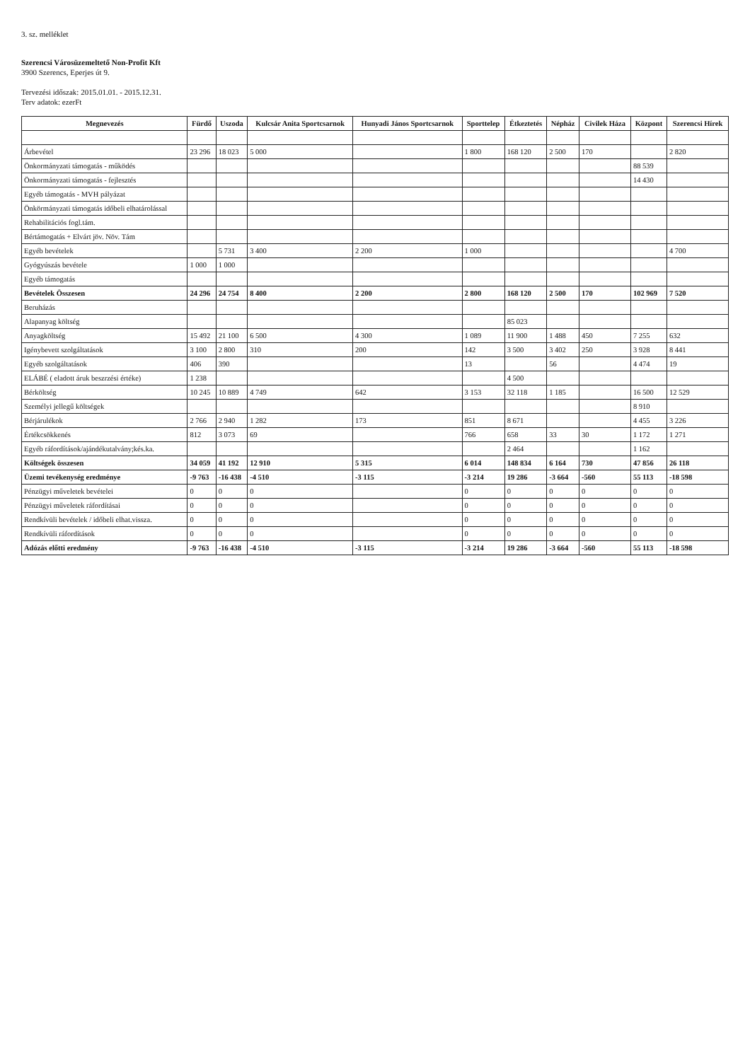3. sz. melléklet
Szerencsi Városüzemeltető Non-Profit Kft
3900 Szerencs, Eperjes út 9.
Tervezési időszak: 2015.01.01. - 2015.12.31.
Terv adatok: ezerFt
| Megnevezés | Fürdő | Uszoda | Kulcsár Anita Sportcsarnok | Hunyadi János Sportcsarnok | Sporttelep | Étkeztetés | Népház | Civilek Háza | Központ | Szerencsi Hírek |
| --- | --- | --- | --- | --- | --- | --- | --- | --- | --- | --- |
| Árbevétel | 23 296 | 18 023 | 5 000 | | 1 800 | 168 120 | 2 500 | 170 | | 2 820 |
| Önkormányzati támogatás - működés | | | | | | | | | 88 539 | |
| Önkormányzati támogatás - fejlesztés | | | | | | | | | 14 430 | |
| Egyéb támogatás - MVH pályázat | | | | | | | | | | |
| Önkörmányzati támogatás időbeli elhatárolással | | | | | | | | | | |
| Rehabilitációs fogl.tám. | | | | | | | | | | |
| Bértámogatás + Elvárt jöv. Növ. Tám | | | | | | | | | | |
| Egyéb bevételek | | 5 731 | 3 400 | 2 200 | 1 000 | | | | | 4 700 |
| Gyógyúszás bevétele | 1 000 | 1 000 | | | | | | | | |
| Egyéb támogatás | | | | | | | | | | |
| Bevételek Összesen | 24 296 | 24 754 | 8 400 | 2 200 | 2 800 | 168 120 | 2 500 | 170 | 102 969 | 7 520 |
| Beruházás | | | | | | | | | | |
| Alapanyag költség | | | | | | 85 023 | | | | |
| Anyagköltség | 15 492 | 21 100 | 6 500 | 4 300 | 1 089 | 11 900 | 1 488 | 450 | 7 255 | 632 |
| Igénybevett szolgáltatások | 3 100 | 2 800 | 310 | 200 | 142 | 3 500 | 3 402 | 250 | 3 928 | 8 441 |
| Egyéb szolgáltatások | 406 | 390 | | | 13 | | 56 | | 4 474 | 19 |
| ELÁBÉ ( eladott áruk beszrzési értéke) | 1 238 | | | | | 4 500 | | | | |
| Bérköltség | 10 245 | 10 889 | 4 749 | 642 | 3 153 | 32 118 | 1 185 | | 16 500 | 12 529 |
| Személyi jellegű költségek | | | | | | | | | 8 910 | |
| Bérjárulékok | 2 766 | 2 940 | 1 282 | 173 | 851 | 8 671 | | | 4 455 | 3 226 |
| Értékcsökkenés | 812 | 3 073 | 69 | | 766 | 658 | 33 | 30 | 1 172 | 1 271 |
| Egyéb ráfordítások/ajándékutalvány;kés.ka. | | | | | | 2 464 | | | 1 162 | |
| Költségek összesen | 34 059 | 41 192 | 12 910 | 5 315 | 6 014 | 148 834 | 6 164 | 730 | 47 856 | 26 118 |
| Üzemi tevékenység eredménye | -9 763 | -16 438 | -4 510 | -3 115 | -3 214 | 19 286 | -3 664 | -560 | 55 113 | -18 598 |
| Pénzügyi műveletek bevételei | 0 | 0 | 0 | | 0 | 0 | 0 | 0 | 0 | 0 |
| Pénzügyi műveletek ráfordításai | 0 | 0 | 0 | | 0 | 0 | 0 | 0 | 0 | 0 |
| Rendkívüli bevételek / időbeli elhat.vissza. | 0 | 0 | 0 | | 0 | 0 | 0 | 0 | 0 | 0 |
| Rendkívüli ráfordítások | 0 | 0 | 0 | | 0 | 0 | 0 | 0 | 0 | 0 |
| Adózás előtti eredmény | -9 763 | -16 438 | -4 510 | -3 115 | -3 214 | 19 286 | -3 664 | -560 | 55 113 | -18 598 |